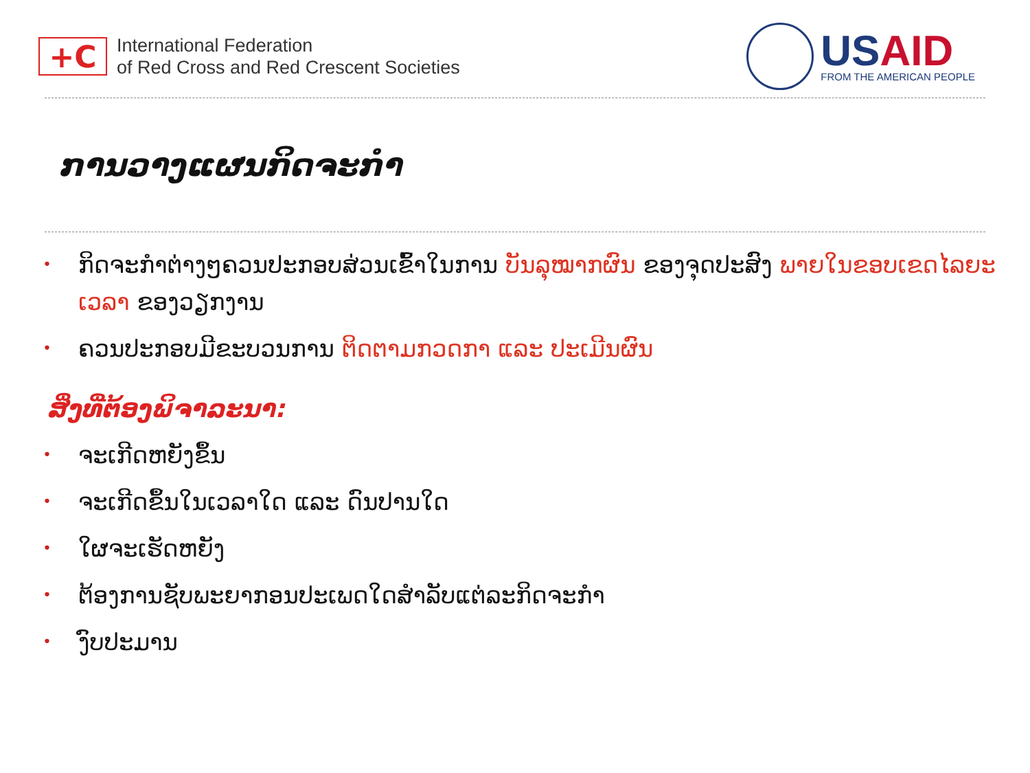+C
International Federation
of Red Cross and Red Crescent Societies
US AID
FROM THE AMERICAN PEOPLE
ການວາງແຜນກິດຈະກຳ
• ກິດຈະກຳຕ່າງໆຄວນປະກອບສ່ວນເຂົ້າໃນການ ບັນລຸໝາກຜົນ ຂອງຈຸດປະສົງ ພາຍໃນຂອບເຂດໄລຍະເວລາ ຂອງວຽກງານ
• ຄວນປະກອບມີຂະບວນການ ຕິດຕາມກວດກາ ແລະ ປະເມີນຜົນ
ສິ່ງທີ່ຕ້ອງພິຈາລະນາ:
• ຈະເກີດຫຍັງຂຶ້ນ
• ຈະເກີດຂຶ້ນໃນເວລາໃດ ແລະ ດົນປານໃດ
• ໃຜຈະເຮັດຫຍັງ
• ຕ້ອງການຊັບພະຍາກອນປະເພດໃດສຳລັບແຕ່ລະກິດຈະກຳ
• ງົບປະມານ